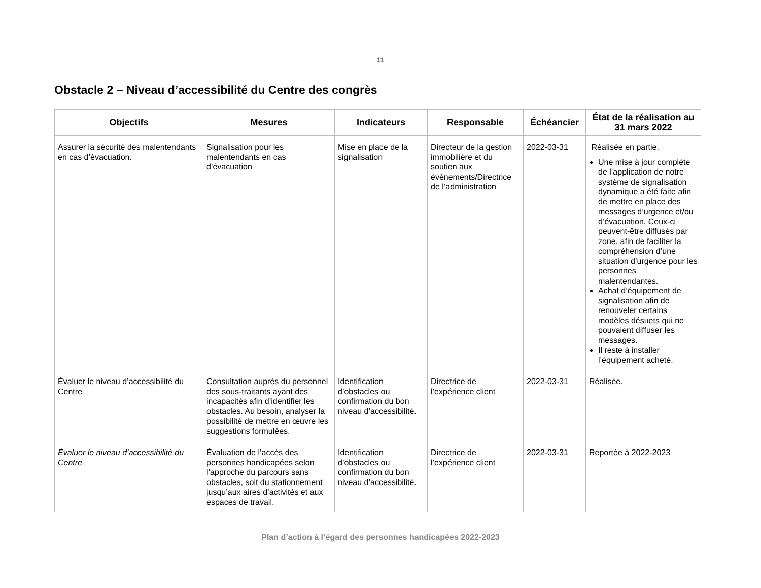11
Obstacle 2 – Niveau d’accessibilité du Centre des congrès
| Objectifs | Mesures | Indicateurs | Responsable | Échéancier | État de la réalisation au 31 mars 2022 |
| --- | --- | --- | --- | --- | --- |
| Assurer la sécurité des malentendants en cas d’évacuation. | Signalisation pour les malentendants en cas d’évacuation | Mise en place de la signalisation | Directeur de la gestion immobilière et du soutien aux événements/Directrice de l’administration | 2022-03-31 | Réalisée en partie. Une mise à jour complète de l’application de notre système de signalisation dynamique a été faite afin de mettre en place des messages d’urgence et/ou d’évacuation. Ceux-ci peuvent-être diffusés par zone, afin de faciliter la compréhension d’une situation d’urgence pour les personnes malentendantes. Achat d’équipement de signalisation afin de renouveler certains modèles désuets qui ne pouvaient diffuser les messages. Il reste à installer l’équipement acheté. |
| Évaluer le niveau d’accessibilité du Centre | Consultation auprès du personnel des sous-traitants ayant des incapacités afin d’identifier les obstacles. Au besoin, analyser la possibilité de mettre en œuvre les suggestions formulées. | Identification d’obstacles ou confirmation du bon niveau d’accessibilité. | Directrice de l’expérience client | 2022-03-31 | Réalisée. |
| Évaluer le niveau d’accessibilité du Centre | Évaluation de l’accès des personnes handicapées selon l’approche du parcours sans obstacles, soit du stationnement jusqu’aux aires d’activités et aux espaces de travail. | Identification d’obstacles ou confirmation du bon niveau d’accessibilité. | Directrice de l’expérience client | 2022-03-31 | Reportée à 2022-2023 |
Plan d’action à l’égard des personnes handicapées 2022-2023